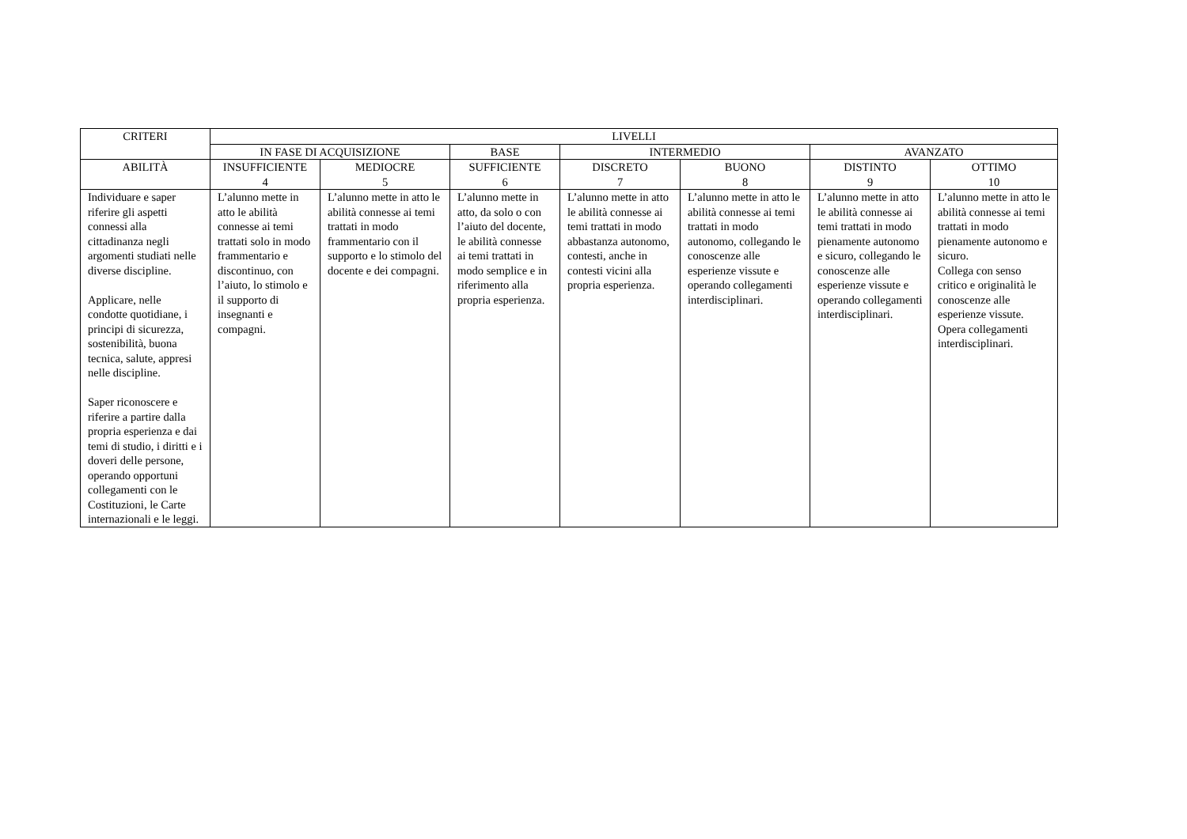| CRITERI | LIVELLI | | | | | | |
| --- | --- | --- | --- | --- | --- | --- | --- |
| | IN FASE DI ACQUISIZIONE | | BASE | INTERMEDIO | | AVANZATO | |
| ABILITÀ | INSUFFICIENTE 4 | MEDIOCRE 5 | SUFFICIENTE 6 | DISCRETO 7 | BUONO 8 | DISTINTO 9 | OTTIMO 10 |
| Individuare e saper riferire gli aspetti connessi alla cittadinanza negli argomenti studiati nelle diverse discipline. Applicare, nelle condotte quotidiane, i principi di sicurezza, sostenibilità, buona tecnica, salute, appresi nelle discipline. Saper riconoscere e riferire a partire dalla propria esperienza e dai temi di studio, i diritti e i doveri delle persone, operando opportuni collegamenti con le Costituzioni, le Carte internazionali e le leggi. | L’alunno mette in atto le abilità connesse ai temi trattati solo in modo frammentario e discontinuo, con l’aiuto, lo stimolo e il supporto di insegnanti e compagni. | L’alunno mette in atto le abilità connesse ai temi trattati in modo frammentario con il supporto e lo stimolo del docente e dei compagni. | L’alunno mette in atto, da solo o con l’aiuto del docente, le abilità connesse ai temi trattati in modo semplice e in riferimento alla propria esperienza. | L’alunno mette in atto le abilità connesse ai temi trattati in modo abbastanza autonomo, contesti, anche in contesti vicini alla propria esperienza. | L’alunno mette in atto le abilità connesse ai temi trattati in modo autonomo, collegando le conoscenze alle esperienze vissute e operando collegamenti interdisciplinari. | L’alunno mette in atto le abilità connesse ai temi trattati in modo pienamente autonomo e sicuro, collegando le conoscenze alle esperienze vissute e operando collegamenti interdisciplinari. | L’alunno mette in atto le abilità connesse ai temi trattati in modo pienamente autonomo e sicuro. Collega con senso critico e originalità le conoscenze alle esperienze vissute. Opera collegamenti interdisciplinari. |